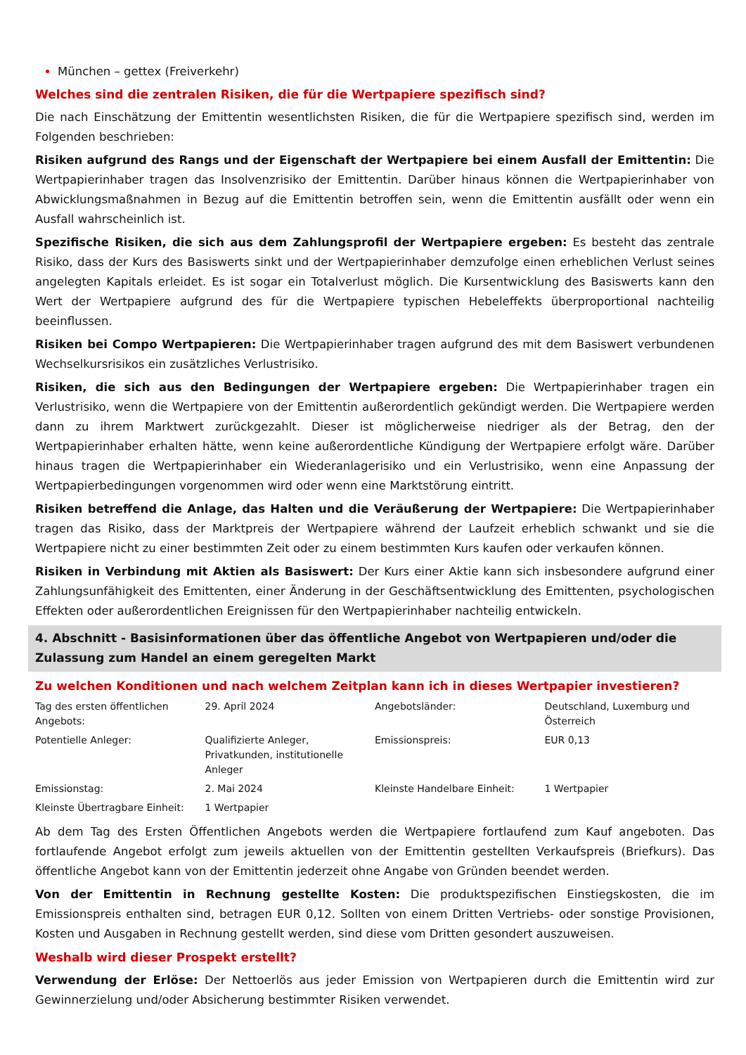München – gettex (Freiverkehr)
Welches sind die zentralen Risiken, die für die Wertpapiere spezifisch sind?
Die nach Einschätzung der Emittentin wesentlichsten Risiken, die für die Wertpapiere spezifisch sind, werden im Folgenden beschrieben:
Risiken aufgrund des Rangs und der Eigenschaft der Wertpapiere bei einem Ausfall der Emittentin: Die Wertpapierinhaber tragen das Insolvenzrisiko der Emittentin. Darüber hinaus können die Wertpapierinhaber von Abwicklungsmaßnahmen in Bezug auf die Emittentin betroffen sein, wenn die Emittentin ausfällt oder wenn ein Ausfall wahrscheinlich ist.
Spezifische Risiken, die sich aus dem Zahlungsprofil der Wertpapiere ergeben: Es besteht das zentrale Risiko, dass der Kurs des Basiswerts sinkt und der Wertpapierinhaber demzufolge einen erheblichen Verlust seines angelegten Kapitals erleidet. Es ist sogar ein Totalverlust möglich. Die Kursentwicklung des Basiswerts kann den Wert der Wertpapiere aufgrund des für die Wertpapiere typischen Hebeleffekts überproportional nachteilig beeinflussen.
Risiken bei Compo Wertpapieren: Die Wertpapierinhaber tragen aufgrund des mit dem Basiswert verbundenen Wechselkursrisikos ein zusätzliches Verlustrisiko.
Risiken, die sich aus den Bedingungen der Wertpapiere ergeben: Die Wertpapierinhaber tragen ein Verlustrisiko, wenn die Wertpapiere von der Emittentin außerordentlich gekündigt werden. Die Wertpapiere werden dann zu ihrem Marktwert zurückgezahlt. Dieser ist möglicherweise niedriger als der Betrag, den der Wertpapierinhaber erhalten hätte, wenn keine außerordentliche Kündigung der Wertpapiere erfolgt wäre. Darüber hinaus tragen die Wertpapierinhaber ein Wiederanlagerisiko und ein Verlustrisiko, wenn eine Anpassung der Wertpapierbedingungen vorgenommen wird oder wenn eine Marktstörung eintritt.
Risiken betreffend die Anlage, das Halten und die Veräußerung der Wertpapiere: Die Wertpapierinhaber tragen das Risiko, dass der Marktpreis der Wertpapiere während der Laufzeit erheblich schwankt und sie die Wertpapiere nicht zu einer bestimmten Zeit oder zu einem bestimmten Kurs kaufen oder verkaufen können.
Risiken in Verbindung mit Aktien als Basiswert: Der Kurs einer Aktie kann sich insbesondere aufgrund einer Zahlungsunfähigkeit des Emittenten, einer Änderung in der Geschäftsentwicklung des Emittenten, psychologischen Effekten oder außerordentlichen Ereignissen für den Wertpapierinhaber nachteilig entwickeln.
4. Abschnitt - Basisinformationen über das öffentliche Angebot von Wertpapieren und/oder die Zulassung zum Handel an einem geregelten Markt
Zu welchen Konditionen und nach welchem Zeitplan kann ich in dieses Wertpapier investieren?
| Tag des ersten öffentlichen Angebots: | 29. April 2024 | Angebotsländer: | Deutschland, Luxemburg und Österreich |
| Potentielle Anleger: | Qualifizierte Anleger, Privatkunden, institutionelle Anleger | Emissionspreis: | EUR 0,13 |
| Emissionstag: | 2. Mai 2024 | Kleinste Handelbare Einheit: | 1 Wertpapier |
| Kleinste Übertragbare Einheit: | 1 Wertpapier | | |
Ab dem Tag des Ersten Öffentlichen Angebots werden die Wertpapiere fortlaufend zum Kauf angeboten. Das fortlaufende Angebot erfolgt zum jeweils aktuellen von der Emittentin gestellten Verkaufspreis (Briefkurs). Das öffentliche Angebot kann von der Emittentin jederzeit ohne Angabe von Gründen beendet werden.
Von der Emittentin in Rechnung gestellte Kosten: Die produktspezifischen Einstiegskosten, die im Emissionspreis enthalten sind, betragen EUR 0,12. Sollten von einem Dritten Vertriebs- oder sonstige Provisionen, Kosten und Ausgaben in Rechnung gestellt werden, sind diese vom Dritten gesondert auszuweisen.
Weshalb wird dieser Prospekt erstellt?
Verwendung der Erlöse: Der Nettoerlös aus jeder Emission von Wertpapieren durch die Emittentin wird zur Gewinnerzielung und/oder Absicherung bestimmter Risiken verwendet.